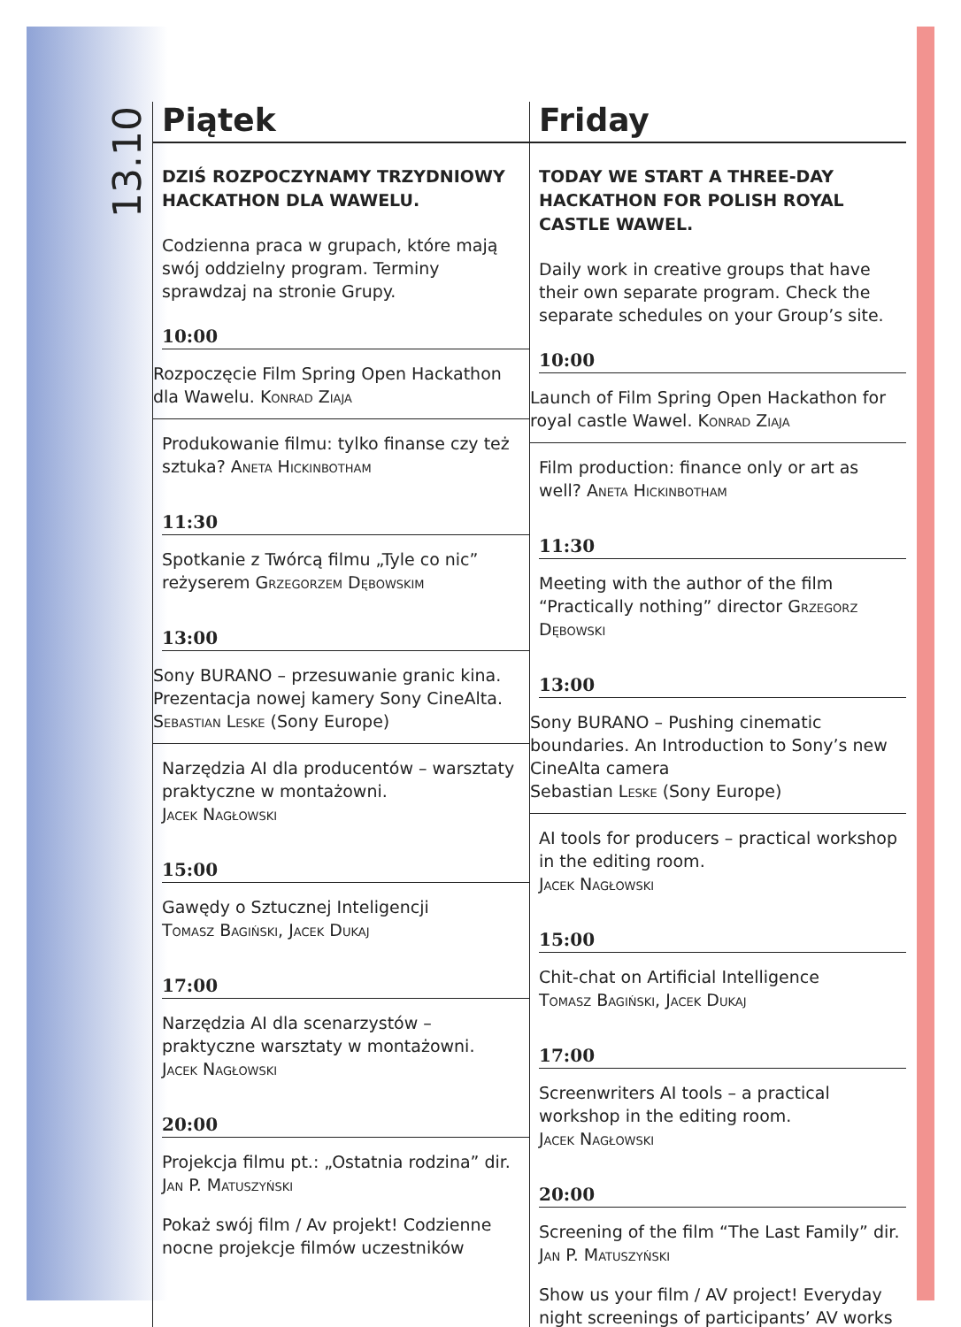13.10
Piątek
DZIŚ ROZPOCZYNAMY TRZYDNIOWY HACKATHON DLA WAWELU.
Codzienna praca w grupach, które mają swój oddzielny program. Terminy sprawdzaj na stronie Grupy.
10:00
Rozpoczęcie Film Spring Open Hackathon dla Wawelu. Konrad Ziaja
Produkowanie filmu: tylko finanse czy też sztuka? Aneta Hickinbotham
11:30
Spotkanie z Twórcą filmu „Tyle co nic” reżyserem Grzegorzem Dębowskim
13:00
Sony BURANO – przesuwanie granic kina. Prezentacja nowej kamery Sony CineAlta.
Sebastian Leske (Sony Europe)
Narzędzia AI dla producentów – warsztaty praktyczne w montażowni.
Jacek Nagłowski
15:00
Gawędy o Sztucznej Inteligencji
Tomasz Bagiński, Jacek Dukaj
17:00
Narzędzia AI dla scenarzystów – praktyczne warsztaty w montażowni.
Jacek Nagłowski
20:00
Projekcja filmu pt.: „Ostatnia rodzina” dir. Jan P. Matuszyński
Pokaż swój film / Av projekt! Codzienne nocne projekcje filmów uczestników
Friday
TODAY WE START A THREE-DAY HACKATHON FOR POLISH ROYAL CASTLE WAWEL.
Daily work in creative groups that have their own separate program. Check the separate schedules on your Group’s site.
10:00
Launch of Film Spring Open Hackathon for royal castle Wawel. Konrad Ziaja
Film production: finance only or art as well? Aneta Hickinbotham
11:30
Meeting with the author of the film “Practically nothing” director Grzegorz Dębowski
13:00
Sony BURANO – Pushing cinematic boundaries. An Introduction to Sony’s new CineAlta camera
Sebastian Leske (Sony Europe)
AI tools for producers – practical workshop in the editing room.
Jacek Nagłowski
15:00
Chit-chat on Artificial Intelligence
Tomasz Bagiński, Jacek Dukaj
17:00
Screenwriters AI tools – a practical workshop in the editing room.
Jacek Nagłowski
20:00
Screening of the film “The Last Family” dir. Jan P. Matuszyński
Show us your film / AV project! Everyday night screenings of participants’ AV works